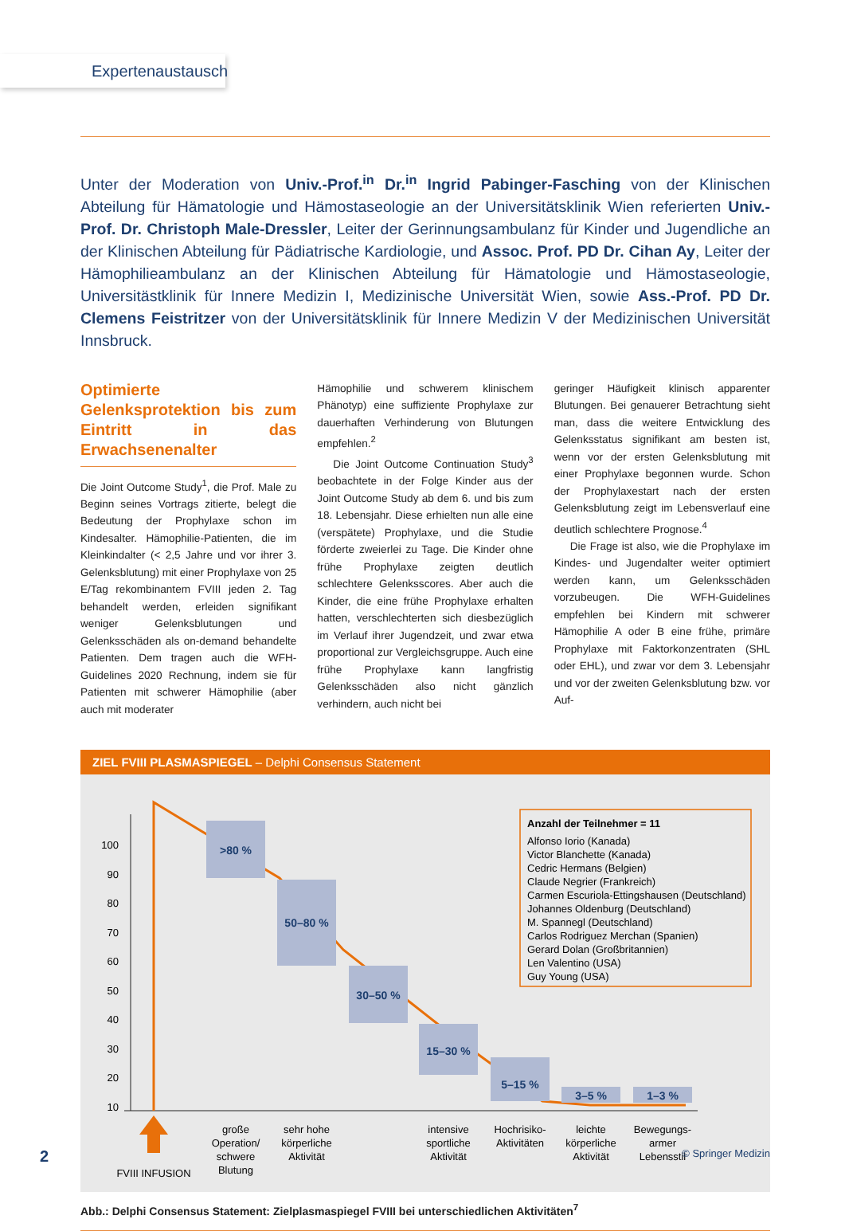Expertenaustausch
Unter der Moderation von Univ.-Prof.<sup>in</sup> Dr.<sup>in</sup> Ingrid Pabinger-Fasching von der Klinischen Abteilung für Hämatologie und Hämostaseologie an der Universitätsklinik Wien referierten Univ.-Prof. Dr. Christoph Male-Dressler, Leiter der Gerinnungsambulanz für Kinder und Jugendliche an der Klinischen Abteilung für Pädiatrische Kardiologie, und Assoc. Prof. PD Dr. Cihan Ay, Leiter der Hämophilieambulanz an der Klinischen Abteilung für Hämatologie und Hämostaseologie, Universitästklinik für Innere Medizin I, Medizinische Universität Wien, sowie Ass.-Prof. PD Dr. Clemens Feistritzer von der Universitätsklinik für Innere Medizin V der Medizinischen Universität Innsbruck.
Optimierte Gelenksprotektion bis zum Eintritt in das Erwachsenenalter
Die Joint Outcome Study<sup>1</sup>, die Prof. Male zu Beginn seines Vortrags zitierte, belegt die Bedeutung der Prophylaxe schon im Kindesalter. Hämophilie-Patienten, die im Kleinkindalter (< 2,5 Jahre und vor ihrer 3. Gelenksblutung) mit einer Prophylaxe von 25 E/Tag rekombinantem FVIII jeden 2. Tag behandelt werden, erleiden signifikant weniger Gelenksblutungen und Gelenksschäden als on-demand behandelte Patienten. Dem tragen auch die WFH-Guidelines 2020 Rechnung, indem sie für Patienten mit schwerer Hämophilie (aber auch mit moderater
Hämophilie und schwerem klinischem Phänotyp) eine suffiziente Prophylaxe zur dauerhaften Verhinderung von Blutungen empfehlen.<sup>2</sup>
Die Joint Outcome Continuation Study<sup>3</sup> beobachtete in der Folge Kinder aus der Joint Outcome Study ab dem 6. und bis zum 18. Lebensjahr. Diese erhielten nun alle eine (verspätete) Prophylaxe, und die Studie förderte zweierlei zu Tage. Die Kinder ohne frühe Prophylaxe zeigten deutlich schlechtere Gelenksscores. Aber auch die Kinder, die eine frühe Prophylaxe erhalten hatten, verschlechterten sich diesbezüglich im Verlauf ihrer Jugendzeit, und zwar etwa proportional zur Vergleichsgruppe. Auch eine frühe Prophylaxe kann langfristig Gelenksschäden also nicht gänzlich verhindern, auch nicht bei
geringer Häufigkeit klinisch apparenter Blutungen. Bei genauerer Betrachtung sieht man, dass die weitere Entwicklung des Gelenksstatus signifikant am besten ist, wenn vor der ersten Gelenksblutung mit einer Prophylaxe begonnen wurde. Schon der Prophylaxestart nach der ersten Gelenksblutung zeigt im Lebensverlauf eine deutlich schlechtere Prognose.<sup>4</sup>
Die Frage ist also, wie die Prophylaxe im Kindes- und Jugendalter weiter optimiert werden kann, um Gelenksschäden vorzubeugen. Die WFH-Guidelines empfehlen bei Kindern mit schwerer Hämophilie A oder B eine frühe, primäre Prophylaxe mit Faktorkonzentraten (SHL oder EHL), und zwar vor dem 3. Lebensjahr und vor der zweiten Gelenksblutung bzw. vor Auf-
ZIEL FVIII PLASMASPIEGEL – Delphi Consensus Statement
100
90
80
70
60
50
40
30
20
10
>80 %
50–80 %
30–50 %
15–30 %
5–15 %
3–5 %
1–3 %
FVIII INFUSION
große
Operation/
schwere
Blutung
sehr hohe
körperliche
Aktivität
intensive
sportliche
Aktivität
Hochrisiko-
Aktivitäten
leichte
körperliche
Aktivität
Bewegungs-
armer
Lebensstil
Anzahl der Teilnehmer = 11
Alfonso Iorio (Kanada)
Victor Blanchette (Kanada)
Cedric Hermans (Belgien)
Claude Negrier (Frankreich)
Carmen Escuriola-Ettingshausen (Deutschland)
Johannes Oldenburg (Deutschland)
M. Spannegl (Deutschland)
Carlos Rodriguez Merchan (Spanien)
Gerard Dolan (Großbritannien)
Len Valentino (USA)
Guy Young (USA)
Abb.: Delphi Consensus Statement: Zielplasmaspiegel FVIII bei unterschiedlichen Aktivitäten<sup>7</sup>
2 © Springer Medizin